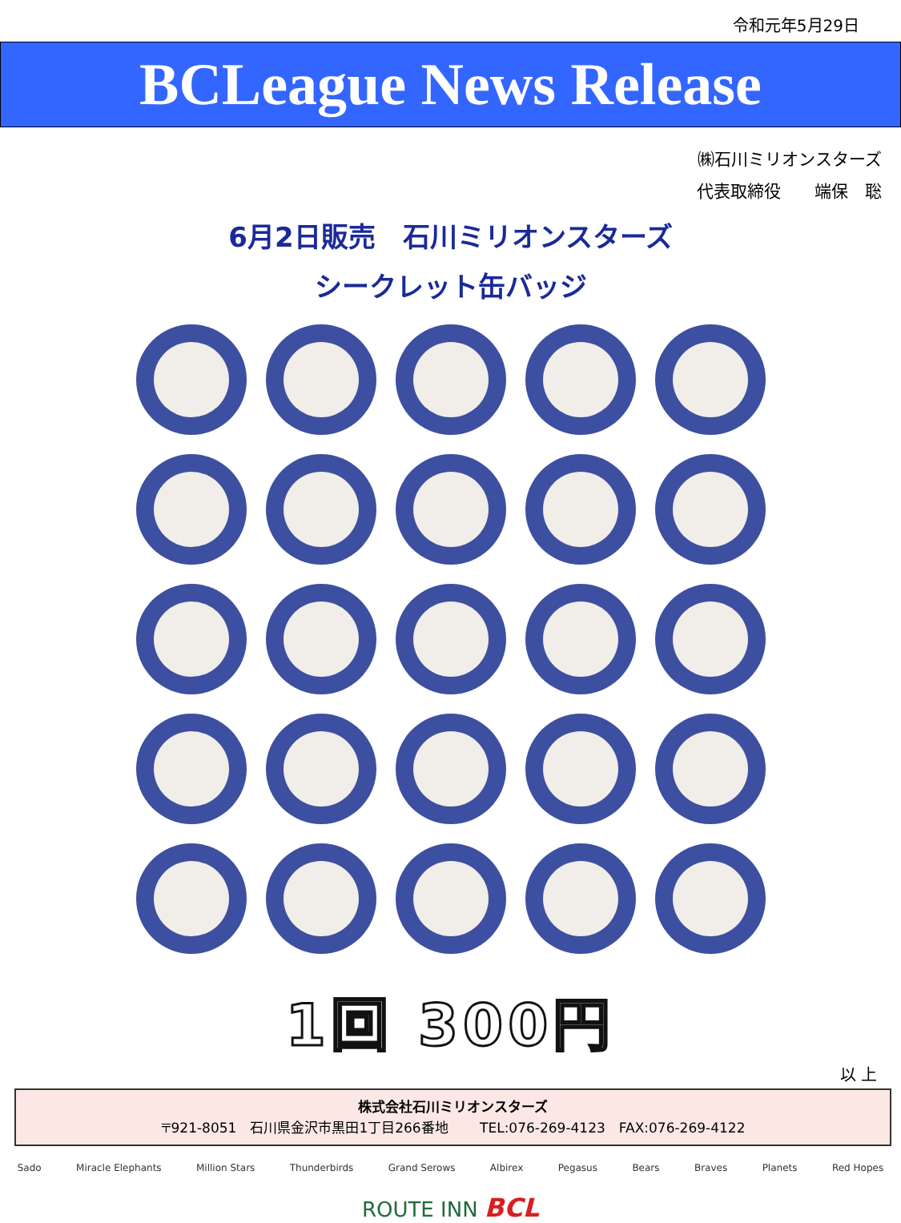令和元年5月29日
BCLeague News Release
㈱石川ミリオンスターズ
代表取締役　　端保　聡
6月2日販売　石川ミリオンスターズ
シークレット缶バッジ
1回 300円
以 上
株式会社石川ミリオンスターズ
〒921-8051　石川県金沢市黒田1丁目266番地　　 TEL:076-269-4123　FAX:076-269-4122
Sado Miracle Elephants Million Stars Thunderbirds Grand Serows Albirex Pegasus Bears Braves Planets Red Hopes
ROUTE INN BCL